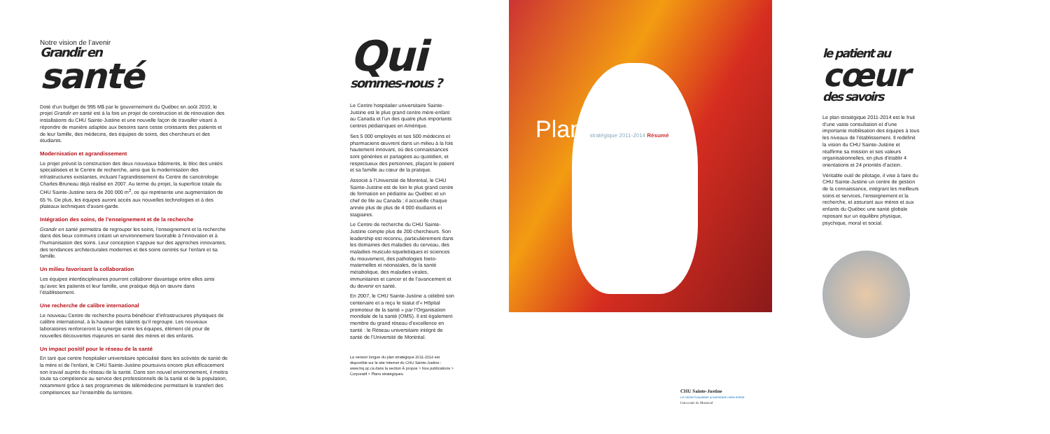Notre vision de l’avenir
Grandir en
santé
Doté d’un budget de 995 M$ par le gouvernement du Québec en août 2010, le projet Grandir en santé est à la fois un projet de construction et de rénovation des installations du CHU Sainte-Justine et une nouvelle façon de travailler visant à répondre de manière adaptée aux besoins sans cesse croissants des patients et de leur famille, des médecins, des équipes de soins, des chercheurs et des étudiants.
Modernisation et agrandissement
Le projet prévoit la construction des deux nouveaux bâtiments, le bloc des unités spécialisées et le Centre de recherche, ainsi que la modernisation des infrastructures existantes, incluant l’agrandissement du Centre de cancérologie Charles-Bruneau déjà réalisé en 2007. Au terme du projet, la superficie totale du CHU Sainte-Justine sera de 200 000 m<sup>2</sup>, ce qui représente une augmentation de 65 %. De plus, les équipes auront accès aux nouvelles technologies et à des plateaux techniques d’avant-garde.
Intégration des soins, de l’enseignement et de la recherche
Grandir en santé permettra de regrouper les soins, l’enseignement et la recherche dans des lieux communs créant un environnement favorable à l’innovation et à l’humanisation des soins. Leur conception s’appuie sur des approches innovantes, des tendances architecturales modernes et des soins centrés sur l’enfant et sa famille.
Un milieu favorisant la collaboration
Les équipes interdisciplinaires pourront collaborer davantage entre elles ainsi qu’avec les patients et leur famille, une pratique déjà en œuvre dans l’établissement.
Une recherche de calibre international
Le nouveau Centre de recherche pourra bénéficier d’infrastructures physiques de calibre international, à la hauteur des talents qu’il regroupe. Les nouveaux laboratoires renforceront la synergie entre les équipes, élément clé pour de nouvelles découvertes majeures en santé des mères et des enfants.
Un impact positif pour le réseau de la santé
En tant que centre hospitalier universitaire spécialisé dans les activités de santé de la mère et de l’enfant, le CHU Sainte-Justine poursuivra encore plus efficacement son travail auprès du réseau de la santé. Dans son nouvel environnement, il mettra toute sa compétence au service des professionnels de la santé et de la population, notamment grâce à ses programmes de télémédecine permettant le transfert des compétences sur l’ensemble du territoire.
Qui
sommes-nous ?
Le Centre hospitalier universitaire Sainte-Justine est le plus grand centre mère-enfant au Canada et l’un des quatre plus importants centres pédiatriques en Amérique.
Ses 5 000 employés et ses 500 médecins et pharmaciens œuvrent dans un milieu à la fois hautement innovant, où des connaissances sont générées et partagées au quotidien, et respectueux des personnes, plaçant le patient et sa famille au cœur de la pratique.
Associé à l’Université de Montréal, le CHU Sainte-Justine est de loin le plus grand centre de formation en pédiatrie au Québec et un chef de file au Canada ; il accueille chaque année plus de plus de 4 000 étudiants et stagiaires.
Le Centre de recherche du CHU Sainte-Justine compte plus de 200 chercheurs. Son leadership est reconnu, particulièrement dans les domaines des maladies du cerveau, des maladies musculo-squelettiques et sciences du mouvement, des pathologies foeto-maternelles et néonatales, de la santé métabolique, des maladies virales, immunitaires et cancer et de l’avancement et du devenir en santé.
En 2007, le CHU Sainte-Justine a célébré son centenaire et a reçu le statut d’« Hôpital promoteur de la santé » par l’Organisation mondiale de la santé (OMS). Il est également membre du grand réseau d’excellence en santé : le Réseau universitaire intégré de santé de l’Université de Montréal.
La version longue du plan stratégique 2011-2014 est disponible sur le site Internet du CHU Sainte-Justine : www.hsj.qc.ca dans la section À propos > Nos publications > Corporatif > Plans stratégiques.
Plan stratégique 2011-2014 Résumé
CHU Sainte-Justine
Le centre hospitalier universitaire mère-enfant
Université de Montréal
le patient au
cœur
des savoirs
Le plan stratégique 2011-2014 est le fruit d’une vaste consultation et d’une importante mobilisation des équipes à tous les niveaux de l’établissement. Il redéfinit la vision du CHU Sainte-Justine et réaffirme sa mission et ses valeurs organisationnelles, en plus d’établir 4 orientations et 24 priorités d’action.
Véritable outil de pilotage, il vise à faire du CHU Sainte-Justine un centre de gestion de la connaissance, intégrant les meilleurs soins et services, l’enseignement et la recherche, et assurant aux mères et aux enfants du Québec une santé globale reposant sur un équilibre physique, psychique, moral et social.